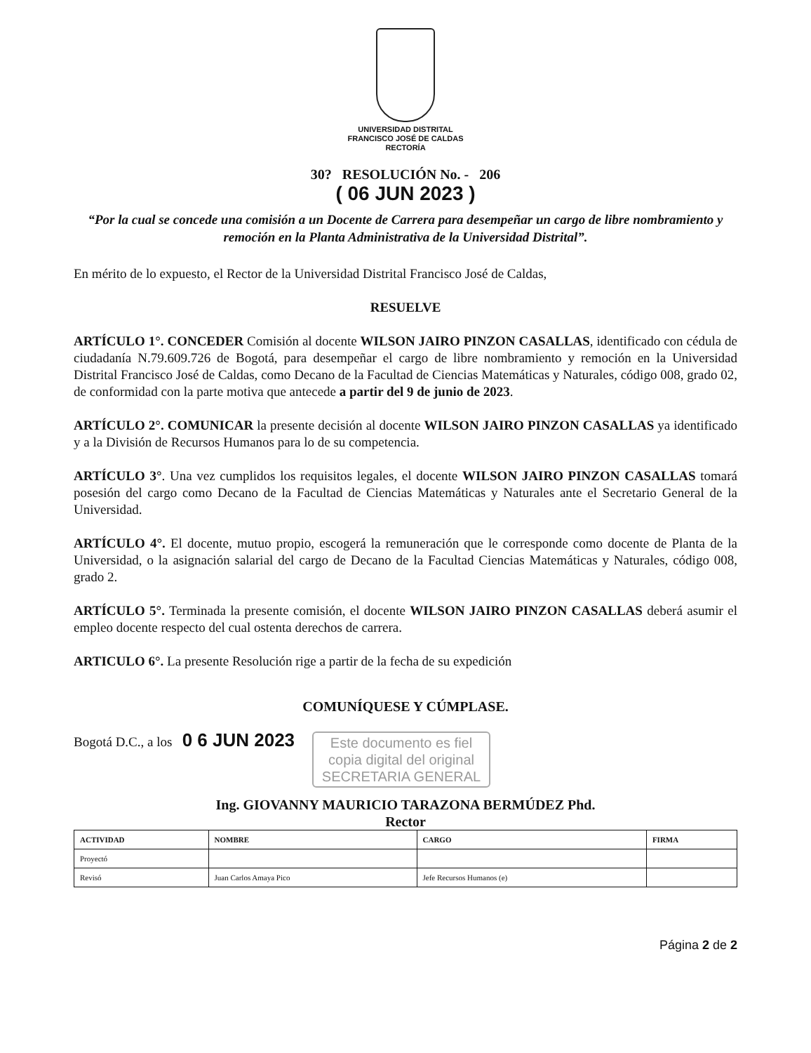UNIVERSIDAD DISTRITAL
FRANCISCO JOSÉ DE CALDAS
RECTORÍA
30? RESOLUCIÓN No. - 206
( 06 JUN 2023 )
“Por la cual se concede una comisión a un Docente de Carrera para desempeñar un cargo de libre nombramiento y remoción en la Planta Administrativa de la Universidad Distrital”.
En mérito de lo expuesto, el Rector de la Universidad Distrital Francisco José de Caldas,
RESUELVE
ARTÍCULO 1°. CONCEDER Comisión al docente WILSON JAIRO PINZON CASALLAS, identificado con cédula de ciudadanía N.79.609.726 de Bogotá, para desempeñar el cargo de libre nombramiento y remoción en la Universidad Distrital Francisco José de Caldas, como Decano de la Facultad de Ciencias Matemáticas y Naturales, código 008, grado 02, de conformidad con la parte motiva que antecede a partir del 9 de junio de 2023.
ARTÍCULO 2°. COMUNICAR la presente decisión al docente WILSON JAIRO PINZON CASALLAS ya identificado y a la División de Recursos Humanos para lo de su competencia.
ARTÍCULO 3°. Una vez cumplidos los requisitos legales, el docente WILSON JAIRO PINZON CASALLAS tomará posesión del cargo como Decano de la Facultad de Ciencias Matemáticas y Naturales ante el Secretario General de la Universidad.
ARTÍCULO 4°. El docente, mutuo propio, escogerá la remuneración que le corresponde como docente de Planta de la Universidad, o la asignación salarial del cargo de Decano de la Facultad Ciencias Matemáticas y Naturales, código 008, grado 2.
ARTÍCULO 5°. Terminada la presente comisión, el docente WILSON JAIRO PINZON CASALLAS deberá asumir el empleo docente respecto del cual ostenta derechos de carrera.
ARTICULO 6°. La presente Resolución rige a partir de la fecha de su expedición
COMUNÍQUESE Y CÚMPLASE.
Bogotá D.C., a los 0 6 JUN 2023 Este documento es fiel
copia digital del original
SECRETARIA GENERAL
Ing. GIOVANNY MAURICIO TARAZONA BERMÚDEZ Phd.
Rector
| ACTIVIDAD | NOMBRE | CARGO | FIRMA |
| --- | --- | --- | --- |
| Proyectó | | | |
| Revisó | Juan Carlos Amaya Pico | Jefe Recursos Humanos (e) | |
Página 2 de 2